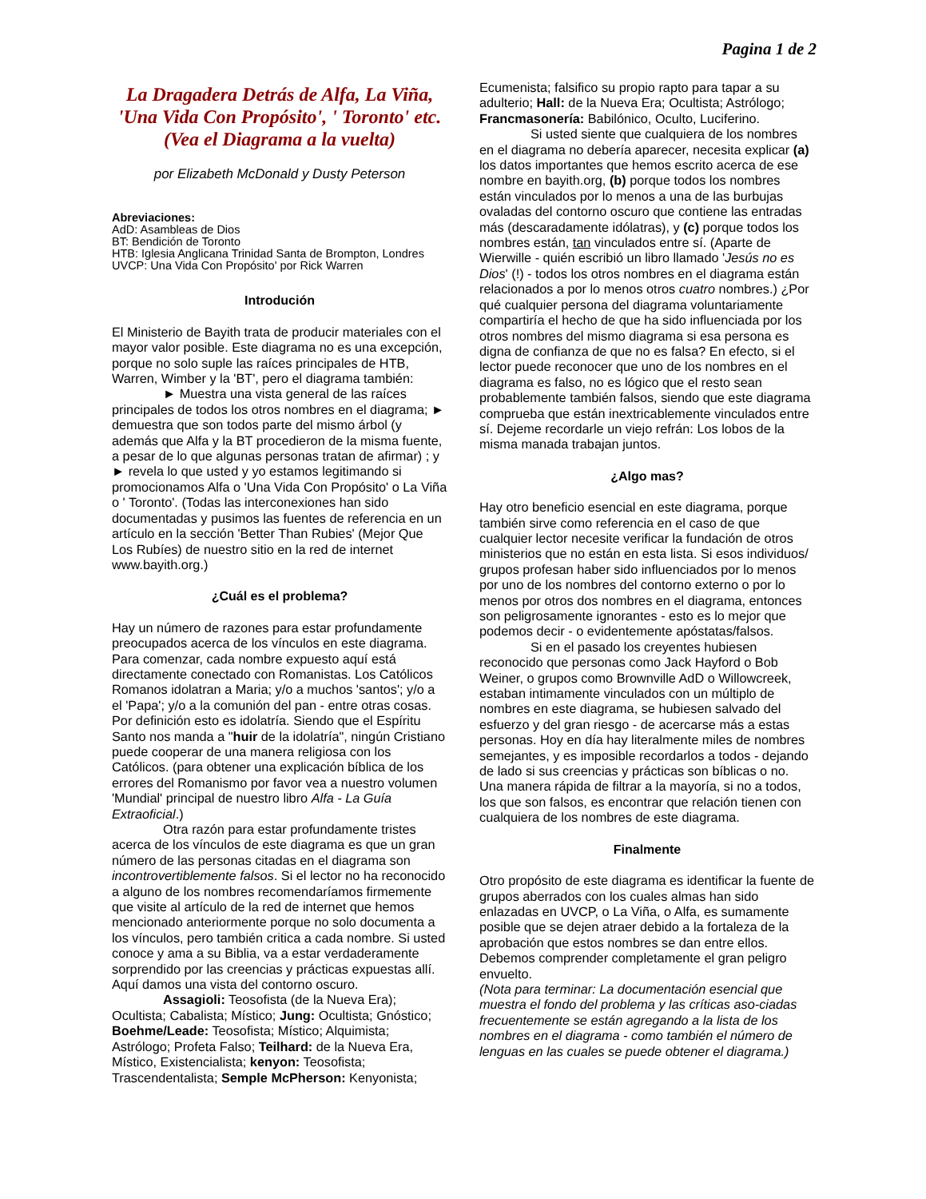Pagina 1 de 2
La Dragadera Detrás de Alfa, La Viña, 'Una Vida Con Propósito', ' Toronto' etc. (Vea el Diagrama a la vuelta)
por Elizabeth McDonald y Dusty Peterson
Abreviaciones:
AdD: Asambleas de Dios
BT: Bendición de Toronto
HTB: Iglesia Anglicana Trinidad Santa de Brompton, Londres
UVCP: Una Vida Con Propósito' por Rick Warren
Introdución
El Ministerio de Bayith trata de producir materiales con el mayor valor posible. Este diagrama no es una excepción, porque no solo suple las raíces principales de HTB, Warren, Wimber y la 'BT', pero el diagrama también:
► Muestra una vista general de las raíces principales de todos los otros nombres en el diagrama; ► demuestra que son todos parte del mismo árbol (y además que Alfa y la BT procedieron de la misma fuente, a pesar de lo que algunas personas tratan de afirmar) ; y ► revela lo que usted y yo estamos legitimando si promocionamos Alfa o 'Una Vida Con Propósito' o La Viña o ' Toronto'. (Todas las interconexiones han sido documentadas y pusimos las fuentes de referencia en un artículo en la sección 'Better Than Rubies' (Mejor Que Los Rubíes) de nuestro sitio en la red de internet www.bayith.org.)
¿Cuál es el problema?
Hay un número de razones para estar profundamente preocupados acerca de los vínculos en este diagrama. Para comenzar, cada nombre expuesto aquí está directamente conectado con Romanistas. Los Católicos Romanos idolatran a Maria; y/o a muchos 'santos'; y/o a el 'Papa'; y/o a la comunión del pan - entre otras cosas. Por definición esto es idolatría. Siendo que el Espíritu Santo nos manda a "huir de la idolatría", ningún Cristiano puede cooperar de una manera religiosa con los Católicos. (para obtener una explicación bíblica de los errores del Romanismo por favor vea a nuestro volumen 'Mundial' principal de nuestro libro Alfa - La Guía Extraoficial.)
Otra razón para estar profundamente tristes acerca de los vínculos de este diagrama es que un gran número de las personas citadas en el diagrama son incontrovertiblemente falsos. Si el lector no ha reconocido a alguno de los nombres recomendaríamos firmemente que visite al artículo de la red de internet que hemos mencionado anteriormente porque no solo documenta a los vínculos, pero también critica a cada nombre. Si usted conoce y ama a su Biblia, va a estar verdaderamente sorprendido por las creencias y prácticas expuestas allí. Aquí damos una vista del contorno oscuro.
Assagioli: Teosofista (de la Nueva Era); Ocultista; Cabalista; Místico; Jung: Ocultista; Gnóstico; Boehme/Leade: Teosofista; Místico; Alquimista; Astrólogo; Profeta Falso; Teilhard: de la Nueva Era, Místico, Existencialista; kenyon: Teosofista; Trascendentalista; Semple McPherson: Kenyonista;
Ecumenista; falsifico su propio rapto para tapar a su adulterio; Hall: de la Nueva Era; Ocultista; Astrólogo; Francmasonería: Babilónico, Oculto, Luciferino.
Si usted siente que cualquiera de los nombres en el diagrama no debería aparecer, necesita explicar (a) los datos importantes que hemos escrito acerca de ese nombre en bayith.org, (b) porque todos los nombres están vinculados por lo menos a una de las burbujas ovaladas del contorno oscuro que contiene las entradas más (descaradamente idólatras), y (c) porque todos los nombres están, tan vinculados entre sí. (Aparte de Wierwille - quién escribió un libro llamado 'Jesús no es Dios' (!) - todos los otros nombres en el diagrama están relacionados a por lo menos otros cuatro nombres.) ¿Por qué cualquier persona del diagrama voluntariamente compartiría el hecho de que ha sido influenciada por los otros nombres del mismo diagrama si esa persona es digna de confianza de que no es falsa? En efecto, si el lector puede reconocer que uno de los nombres en el diagrama es falso, no es lógico que el resto sean probablemente también falsos, siendo que este diagrama comprueba que están inextricablemente vinculados entre sí. Dejeme recordarle un viejo refrán: Los lobos de la misma manada trabajan juntos.
¿Algo mas?
Hay otro beneficio esencial en este diagrama, porque también sirve como referencia en el caso de que cualquier lector necesite verificar la fundación de otros ministerios que no están en esta lista. Si esos individuos/ grupos profesan haber sido influenciados por lo menos por uno de los nombres del contorno externo o por lo menos por otros dos nombres en el diagrama, entonces son peligrosamente ignorantes - esto es lo mejor que podemos decir - o evidentemente apóstatas/falsos.
Si en el pasado los creyentes hubiesen reconocido que personas como Jack Hayford o Bob Weiner, o grupos como Brownville AdD o Willowcreek, estaban intimamente vinculados con un múltiplo de nombres en este diagrama, se hubiesen salvado del esfuerzo y del gran riesgo - de acercarse más a estas personas. Hoy en día hay literalmente miles de nombres semejantes, y es imposible recordarlos a todos - dejando de lado si sus creencias y prácticas son bíblicas o no. Una manera rápida de filtrar a la mayoría, si no a todos, los que son falsos, es encontrar que relación tienen con cualquiera de los nombres de este diagrama.
Finalmente
Otro propósito de este diagrama es identificar la fuente de grupos aberrados con los cuales almas han sido enlazadas en UVCP, o La Viña, o Alfa, es sumamente posible que se dejen atraer debido a la fortaleza de la aprobación que estos nombres se dan entre ellos. Debemos comprender completamente el gran peligro envuelto.
(Nota para terminar: La documentación esencial que muestra el fondo del problema y las críticas aso-ciadas frecuentemente se están agregando a la lista de los nombres en el diagrama - como también el número de lenguas en las cuales se puede obtener el diagrama.)